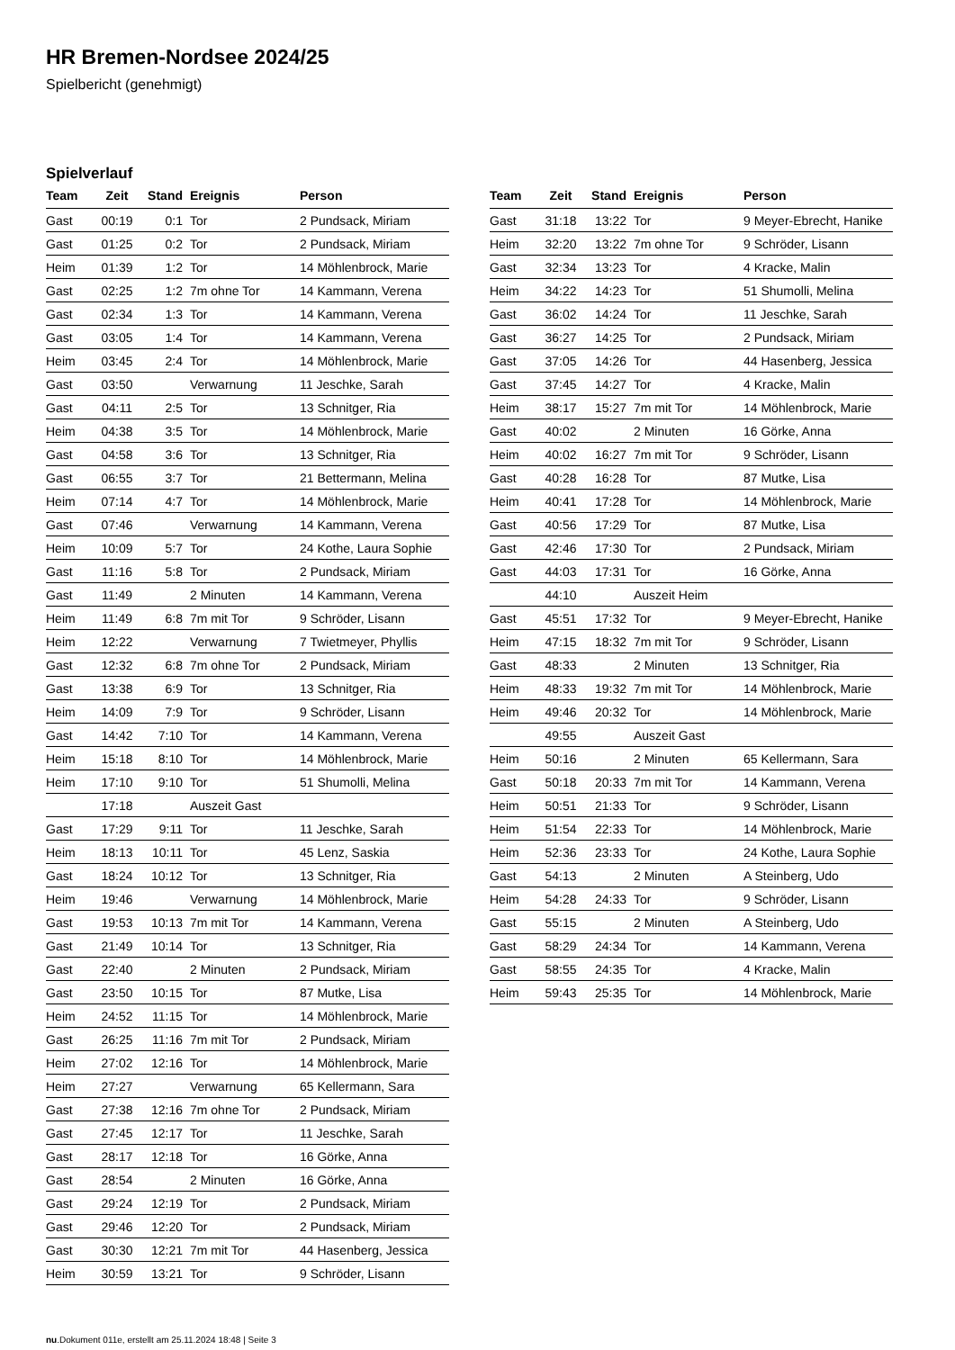HR Bremen-Nordsee 2024/25
Spielbericht (genehmigt)
Spielverlauf
| Team | Zeit | Stand | Ereignis | Person |
| --- | --- | --- | --- | --- |
| Gast | 00:19 | 0:1 | Tor | 2 Pundsack, Miriam |
| Gast | 01:25 | 0:2 | Tor | 2 Pundsack, Miriam |
| Heim | 01:39 | 1:2 | Tor | 14 Möhlenbrock, Marie |
| Gast | 02:25 | 1:2 | 7m ohne Tor | 14 Kammann, Verena |
| Gast | 02:34 | 1:3 | Tor | 14 Kammann, Verena |
| Gast | 03:05 | 1:4 | Tor | 14 Kammann, Verena |
| Heim | 03:45 | 2:4 | Tor | 14 Möhlenbrock, Marie |
| Gast | 03:50 | | Verwarnung | 11 Jeschke, Sarah |
| Gast | 04:11 | 2:5 | Tor | 13 Schnitger, Ria |
| Heim | 04:38 | 3:5 | Tor | 14 Möhlenbrock, Marie |
| Gast | 04:58 | 3:6 | Tor | 13 Schnitger, Ria |
| Gast | 06:55 | 3:7 | Tor | 21 Bettermann, Melina |
| Heim | 07:14 | 4:7 | Tor | 14 Möhlenbrock, Marie |
| Gast | 07:46 | | Verwarnung | 14 Kammann, Verena |
| Heim | 10:09 | 5:7 | Tor | 24 Kothe, Laura Sophie |
| Gast | 11:16 | 5:8 | Tor | 2 Pundsack, Miriam |
| Gast | 11:49 | | 2 Minuten | 14 Kammann, Verena |
| Heim | 11:49 | 6:8 | 7m mit Tor | 9 Schröder, Lisann |
| Heim | 12:22 | | Verwarnung | 7 Twietmeyer, Phyllis |
| Gast | 12:32 | 6:8 | 7m ohne Tor | 2 Pundsack, Miriam |
| Gast | 13:38 | 6:9 | Tor | 13 Schnitger, Ria |
| Heim | 14:09 | 7:9 | Tor | 9 Schröder, Lisann |
| Gast | 14:42 | 7:10 | Tor | 14 Kammann, Verena |
| Heim | 15:18 | 8:10 | Tor | 14 Möhlenbrock, Marie |
| Heim | 17:10 | 9:10 | Tor | 51 Shumolli, Melina |
| | 17:18 | | Auszeit Gast | |
| Gast | 17:29 | 9:11 | Tor | 11 Jeschke, Sarah |
| Heim | 18:13 | 10:11 | Tor | 45 Lenz, Saskia |
| Gast | 18:24 | 10:12 | Tor | 13 Schnitger, Ria |
| Heim | 19:46 | | Verwarnung | 14 Möhlenbrock, Marie |
| Gast | 19:53 | 10:13 | 7m mit Tor | 14 Kammann, Verena |
| Gast | 21:49 | 10:14 | Tor | 13 Schnitger, Ria |
| Gast | 22:40 | | 2 Minuten | 2 Pundsack, Miriam |
| Gast | 23:50 | 10:15 | Tor | 87 Mutke, Lisa |
| Heim | 24:52 | 11:15 | Tor | 14 Möhlenbrock, Marie |
| Gast | 26:25 | 11:16 | 7m mit Tor | 2 Pundsack, Miriam |
| Heim | 27:02 | 12:16 | Tor | 14 Möhlenbrock, Marie |
| Heim | 27:27 | | Verwarnung | 65 Kellermann, Sara |
| Gast | 27:38 | 12:16 | 7m ohne Tor | 2 Pundsack, Miriam |
| Gast | 27:45 | 12:17 | Tor | 11 Jeschke, Sarah |
| Gast | 28:17 | 12:18 | Tor | 16 Görke, Anna |
| Gast | 28:54 | | 2 Minuten | 16 Görke, Anna |
| Gast | 29:24 | 12:19 | Tor | 2 Pundsack, Miriam |
| Gast | 29:46 | 12:20 | Tor | 2 Pundsack, Miriam |
| Gast | 30:30 | 12:21 | 7m mit Tor | 44 Hasenberg, Jessica |
| Heim | 30:59 | 13:21 | Tor | 9 Schröder, Lisann |
| Team | Zeit | Stand | Ereignis | Person |
| --- | --- | --- | --- | --- |
| Gast | 31:18 | 13:22 | Tor | 9 Meyer-Ebrecht, Hanike |
| Heim | 32:20 | 13:22 | 7m ohne Tor | 9 Schröder, Lisann |
| Gast | 32:34 | 13:23 | Tor | 4 Kracke, Malin |
| Heim | 34:22 | 14:23 | Tor | 51 Shumolli, Melina |
| Gast | 36:02 | 14:24 | Tor | 11 Jeschke, Sarah |
| Gast | 36:27 | 14:25 | Tor | 2 Pundsack, Miriam |
| Gast | 37:05 | 14:26 | Tor | 44 Hasenberg, Jessica |
| Gast | 37:45 | 14:27 | Tor | 4 Kracke, Malin |
| Heim | 38:17 | 15:27 | 7m mit Tor | 14 Möhlenbrock, Marie |
| Gast | 40:02 | | 2 Minuten | 16 Görke, Anna |
| Heim | 40:02 | 16:27 | 7m mit Tor | 9 Schröder, Lisann |
| Gast | 40:28 | 16:28 | Tor | 87 Mutke, Lisa |
| Heim | 40:41 | 17:28 | Tor | 14 Möhlenbrock, Marie |
| Gast | 40:56 | 17:29 | Tor | 87 Mutke, Lisa |
| Gast | 42:46 | 17:30 | Tor | 2 Pundsack, Miriam |
| Gast | 44:03 | 17:31 | Tor | 16 Görke, Anna |
| | 44:10 | | Auszeit Heim | |
| Gast | 45:51 | 17:32 | Tor | 9 Meyer-Ebrecht, Hanike |
| Heim | 47:15 | 18:32 | 7m mit Tor | 9 Schröder, Lisann |
| Gast | 48:33 | | 2 Minuten | 13 Schnitger, Ria |
| Heim | 48:33 | 19:32 | 7m mit Tor | 14 Möhlenbrock, Marie |
| Heim | 49:46 | 20:32 | Tor | 14 Möhlenbrock, Marie |
| | 49:55 | | Auszeit Gast | |
| Heim | 50:16 | | 2 Minuten | 65 Kellermann, Sara |
| Gast | 50:18 | 20:33 | 7m mit Tor | 14 Kammann, Verena |
| Heim | 50:51 | 21:33 | Tor | 9 Schröder, Lisann |
| Heim | 51:54 | 22:33 | Tor | 14 Möhlenbrock, Marie |
| Heim | 52:36 | 23:33 | Tor | 24 Kothe, Laura Sophie |
| Gast | 54:13 | | 2 Minuten | A Steinberg, Udo |
| Heim | 54:28 | 24:33 | Tor | 9 Schröder, Lisann |
| Gast | 55:15 | | 2 Minuten | A Steinberg, Udo |
| Gast | 58:29 | 24:34 | Tor | 14 Kammann, Verena |
| Gast | 58:55 | 24:35 | Tor | 4 Kracke, Malin |
| Heim | 59:43 | 25:35 | Tor | 14 Möhlenbrock, Marie |
nu.Dokument 011e, erstellt am 25.11.2024 18:48 | Seite 3